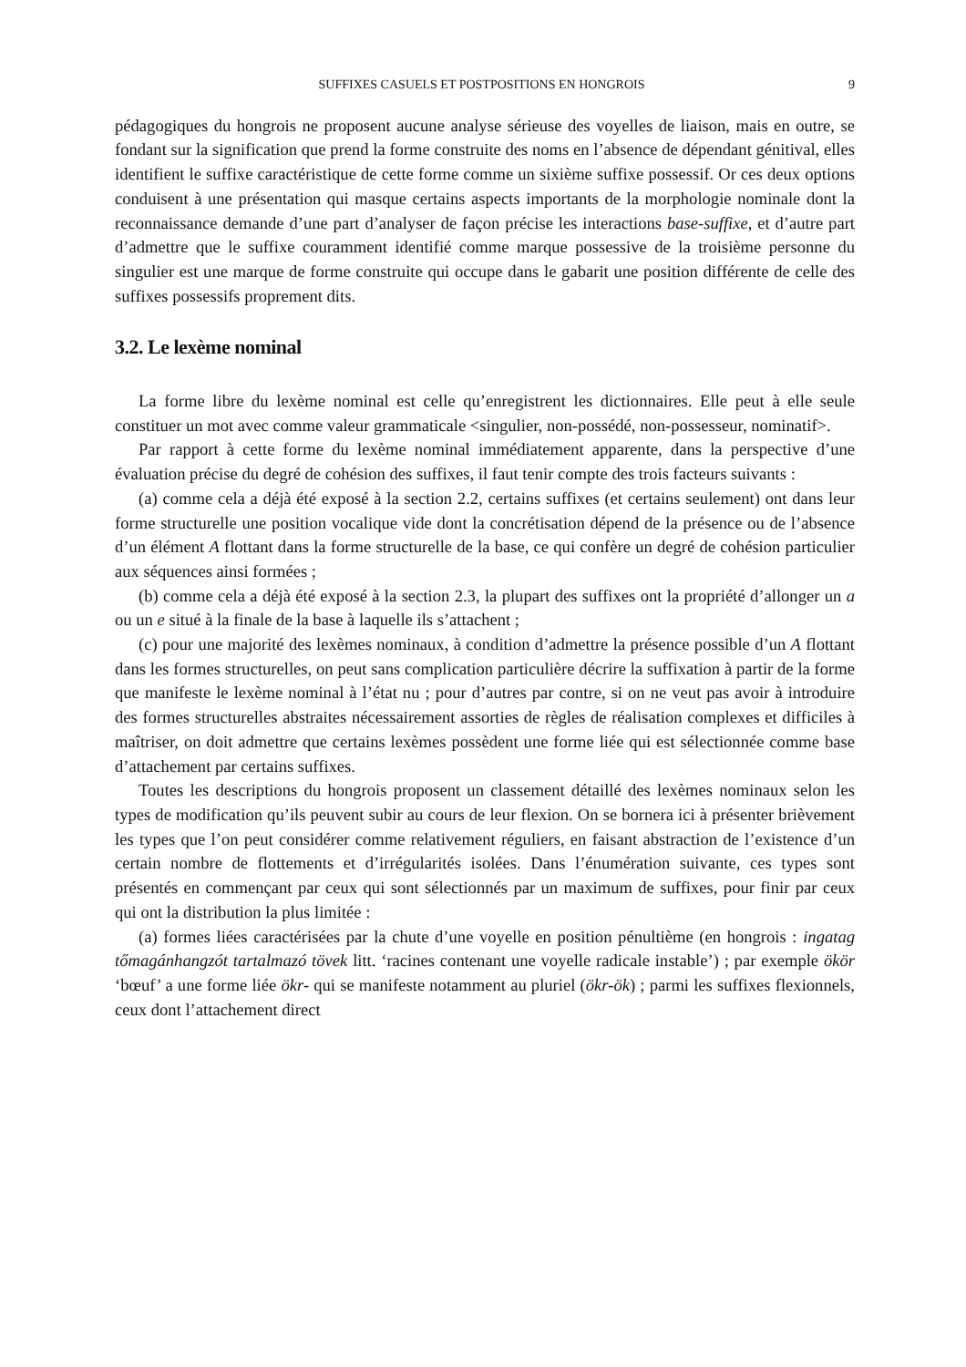SUFFIXES CASUELS ET POSTPOSITIONS EN HONGROIS 9
pédagogiques du hongrois ne proposent aucune analyse sérieuse des voyelles de liaison, mais en outre, se fondant sur la signification que prend la forme construite des noms en l’absence de dépendant génitival, elles identifient le suffixe caractéristique de cette forme comme un sixième suffixe possessif. Or ces deux options conduisent à une présentation qui masque certains aspects importants de la morphologie nominale dont la reconnaissance demande d’une part d’analyser de façon précise les interactions base-suffixe, et d’autre part d’admettre que le suffixe couramment identifié comme marque possessive de la troisième personne du singulier est une marque de forme construite qui occupe dans le gabarit une position différente de celle des suffixes possessifs proprement dits.
3.2. Le lexème nominal
La forme libre du lexème nominal est celle qu’enregistrent les dictionnaires. Elle peut à elle seule constituer un mot avec comme valeur grammaticale <singulier, non-possédé, non-possesseur, nominatif>.
Par rapport à cette forme du lexème nominal immédiatement apparente, dans la perspective d’une évaluation précise du degré de cohésion des suffixes, il faut tenir compte des trois facteurs suivants :
(a) comme cela a déjà été exposé à la section 2.2, certains suffixes (et certains seulement) ont dans leur forme structurelle une position vocalique vide dont la concrétisation dépend de la présence ou de l’absence d’un élément A flottant dans la forme structurelle de la base, ce qui confère un degré de cohésion particulier aux séquences ainsi formées ;
(b) comme cela a déjà été exposé à la section 2.3, la plupart des suffixes ont la propriété d’allonger un a ou un e situé à la finale de la base à laquelle ils s’attachent ;
(c) pour une majorité des lexèmes nominaux, à condition d’admettre la présence possible d’un A flottant dans les formes structurelles, on peut sans complication particulière décrire la suffixation à partir de la forme que manifeste le lexème nominal à l’état nu ; pour d’autres par contre, si on ne veut pas avoir à introduire des formes structurelles abstraites nécessairement assorties de règles de réalisation complexes et difficiles à maîtriser, on doit admettre que certains lexèmes possèdent une forme liée qui est sélectionnée comme base d’attachement par certains suffixes.
Toutes les descriptions du hongrois proposent un classement détaillé des lexèmes nominaux selon les types de modification qu’ils peuvent subir au cours de leur flexion. On se bornera ici à présenter brièvement les types que l’on peut considérer comme relativement réguliers, en faisant abstraction de l’existence d’un certain nombre de flottements et d’irrégularités isolées. Dans l’énumération suivante, ces types sont présentés en commençant par ceux qui sont sélectionnés par un maximum de suffixes, pour finir par ceux qui ont la distribution la plus limitée :
(a) formes liées caractérisées par la chute d’une voyelle en position pénultième (en hongrois : ingatag tőmagánhangzót tartalmazó tövek litt. ‘racines contenant une voyelle radicale instable’) ; par exemple ökör ‘bœuf’ a une forme liée ökr- qui se manifeste notamment au pluriel (ökr-ök) ; parmi les suffixes flexionnels, ceux dont l’attachement direct